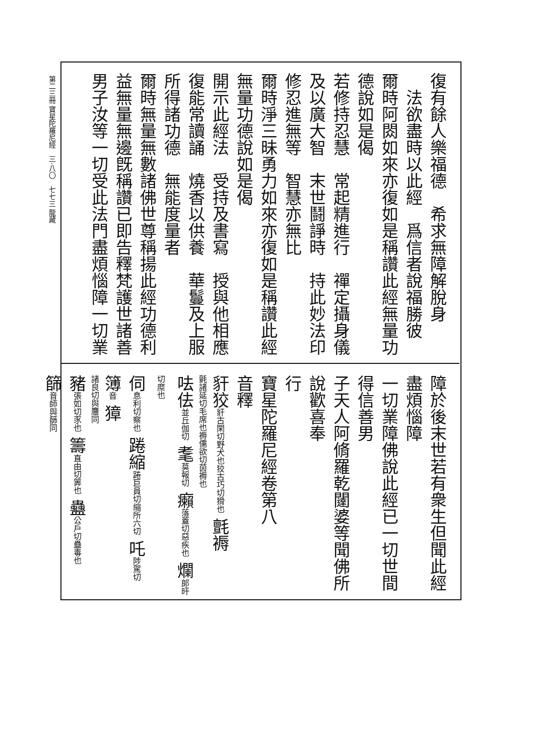第二三冊 寶星陀羅尼經　三·八〇　七七三 龍藏
復有餘人樂福德　希求無障解脫身
　法欲盡時以此經　爲信者說福勝彼
爾時阿閦如來亦復如是稱讚此經無量功
德說如是偈
若修持忍慧　常起精進行　禪定攝身儀
及以廣大智　末世鬪諍時　持此妙法印
修忍進無等　智慧亦無比
爾時淨三昧勇力如來亦復如是稱讚此經
無量功德說如是偈
開示此經法　受持及書寫　授與他相應
復能常讀誦　燒香以供養　華鬘及上服
所得諸功德　無能度量者
爾時無量無數諸佛世尊稱揚此經功德利
益無量無邊旣稱讚已即告釋梵護世諸善
男子汝等一切受此法門盡煩惱障一切業
障於後末世若有衆生但聞此經盡煩惱障
一切業障佛說此經已一切世間得信善男
子天人阿脩羅乾闥婆等聞佛所說歡喜奉
行
寶星陀羅尼經卷第八
音釋
豻狡豻古閑切野犬也狡古巧切猾也 氈褥
氈諸延切毛席也褥儒欲切茵褥也
呿佉並丘伽切 耄莫報切 癩落蓋切惡疾也 爛郎旰切糜也
伺息利切察也 踡縮踡巨員切縮所六切 吒陟駕切 簿音 獐
諸良切與麞同
豬張如切豕也 籌直由切筭也 蠱公戶切蠱毒也
篩音師與篩同